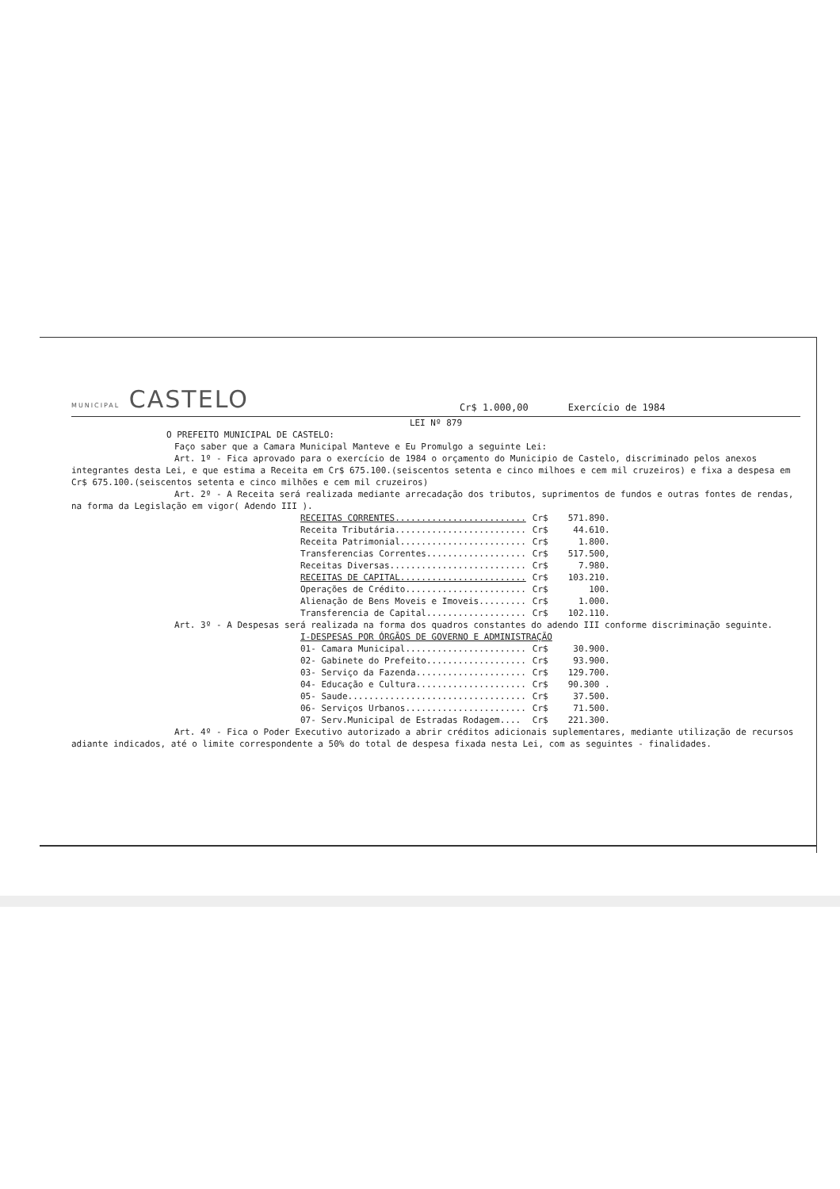MUNICIPAL CASTELO
Cr$ 1.000,00 Exercício de 1984
LEI Nº 879
O PREFEITO MUNICIPAL DE CASTELO:
Faço saber que a Camara Municipal Manteve e Eu Promulgo a seguinte Lei:
Art. 1º - Fica aprovado para o exercício de 1984 o orçamento do Municipio de Castelo, discriminado pelos anexos integrantes desta Lei, e que estima a Receita em Cr$ 675.100.(seiscentos setenta e cinco milhoes e cem mil cruzeiros) e fixa a despesa em Cr$ 675.100.(seiscentos setenta e cinco milhões e cem mil cruzeiros)
Art. 2º - A Receita será realizada mediante arrecadação dos tributos, suprimentos de fundos e outras fontes de rendas, na forma da Legislação em vigor( Adendo III ).
| RECEITAS CORRENTES......................... | Cr$ | 571.890. |
| Receita Tributária......................... | Cr$ | 44.610. |
| Receita Patrimonial........................ | Cr$ | 1.800. |
| Transferencias Correntes................... | Cr$ | 517.500, |
| Receitas Diversas.......................... | Cr$ | 7.980. |
| RECEITAS DE CAPITAL........................ | Cr$ | 103.210. |
| Operações de Crédito....................... | Cr$ | 100. |
| Alienação de Bens Moveis e Imoveis......... | Cr$ | 1.000. |
| Transferencia de Capital................... | Cr$ | 102.110. |
Art. 3º - A Despesas será realizada na forma dos quadros constantes do adendo III conforme discriminação seguinte.
| I-DESPESAS POR ÓRGÃOS DE GOVERNO E ADMINISTRAÇÃO | | |
| 01- Camara Municipal....................... | Cr$ | 30.900. |
| 02- Gabinete do Prefeito................... | Cr$ | 93.900. |
| 03- Serviço da Fazenda..................... | Cr$ | 129.700. |
| 04- Educação e Cultura..................... | Cr$ | 90.300 . |
| 05- Saude.................................. | Cr$ | 37.500. |
| 06- Serviços Urbanos....................... | Cr$ | 71.500. |
| 07- Serv.Municipal de Estradas Rodagem.... | Cr$ | 221.300. |
Art. 4º - Fica o Poder Executivo autorizado a abrir créditos adicionais suplementares, mediante utilização de recursos adiante indicados, até o limite correspondente a 50% do total de despesa fixada nesta Lei, com as seguintes - finalidades.